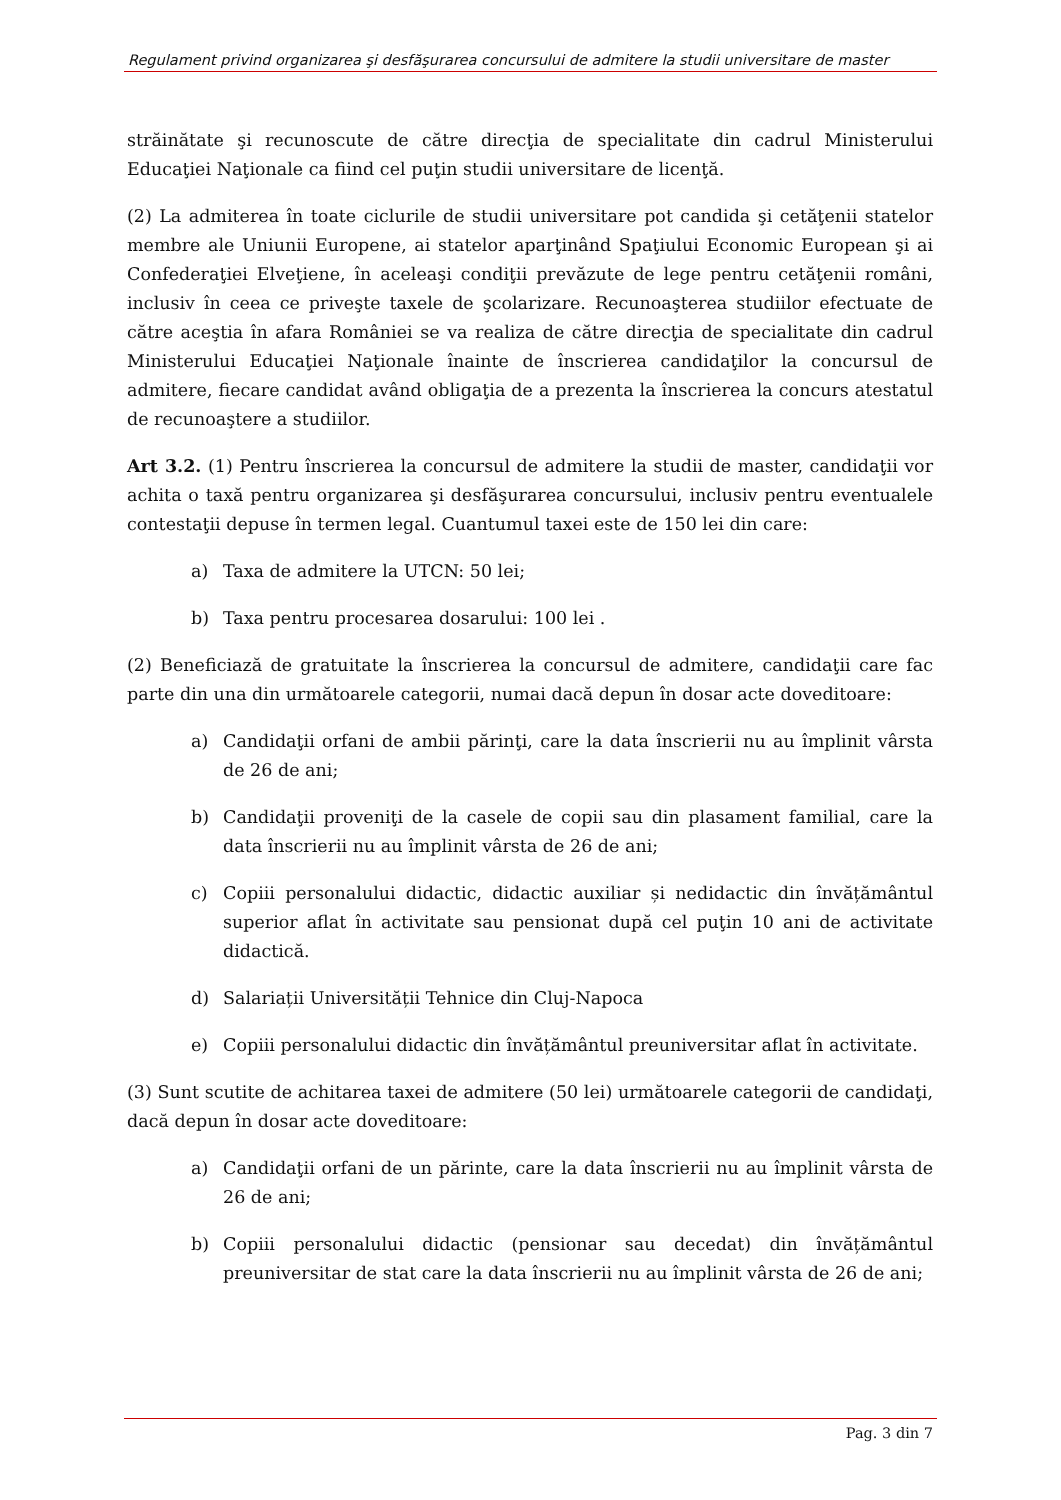Regulament privind organizarea şi desfăşurarea concursului de admitere la studii universitare de master
străinătate şi recunoscute de către direcţia de specialitate din cadrul Ministerului Educaţiei Naţionale ca fiind cel puţin studii universitare de licenţă.
(2) La admiterea în toate ciclurile de studii universitare pot candida şi cetăţenii statelor membre ale Uniunii Europene, ai statelor aparţinând Spaţiului Economic European şi ai Confederaţiei Elveţiene, în aceleaşi condiţii prevăzute de lege pentru cetăţenii români, inclusiv în ceea ce priveşte taxele de şcolarizare. Recunoaşterea studiilor efectuate de către aceştia în afara României se va realiza de către direcţia de specialitate din cadrul Ministerului Educaţiei Naţionale înainte de înscrierea candidaţilor la concursul de admitere, fiecare candidat având obligaţia de a prezenta la înscrierea la concurs atestatul de recunoaştere a studiilor.
Art 3.2. (1) Pentru înscrierea la concursul de admitere la studii de master, candidaţii vor achita o taxă pentru organizarea şi desfăşurarea concursului, inclusiv pentru eventualele contestaţii depuse în termen legal. Cuantumul taxei este de 150 lei din care:
a) Taxa de admitere la UTCN: 50 lei;
b) Taxa pentru procesarea dosarului: 100 lei .
(2) Beneficiază de gratuitate la înscrierea la concursul de admitere, candidaţii care fac parte din una din următoarele categorii, numai dacă depun în dosar acte doveditoare:
a) Candidaţii orfani de ambii părinţi, care la data înscrierii nu au împlinit vârsta de 26 de ani;
b) Candidaţii proveniţi de la casele de copii sau din plasament familial, care la data înscrierii nu au împlinit vârsta de 26 de ani;
c) Copiii personalului didactic, didactic auxiliar și nedidactic din învățământul superior aflat în activitate sau pensionat după cel puţin 10 ani de activitate didactică.
d) Salariații Universității Tehnice din Cluj-Napoca
e) Copiii personalului didactic din învățământul preuniversitar aflat în activitate.
(3) Sunt scutite de achitarea taxei de admitere (50 lei) următoarele categorii de candidaţi, dacă depun în dosar acte doveditoare:
a) Candidaţii orfani de un părinte, care la data înscrierii nu au împlinit vârsta de 26 de ani;
b) Copiii personalului didactic (pensionar sau decedat) din învățământul preuniversitar de stat care la data înscrierii nu au împlinit vârsta de 26 de ani;
Pag. 3 din 7